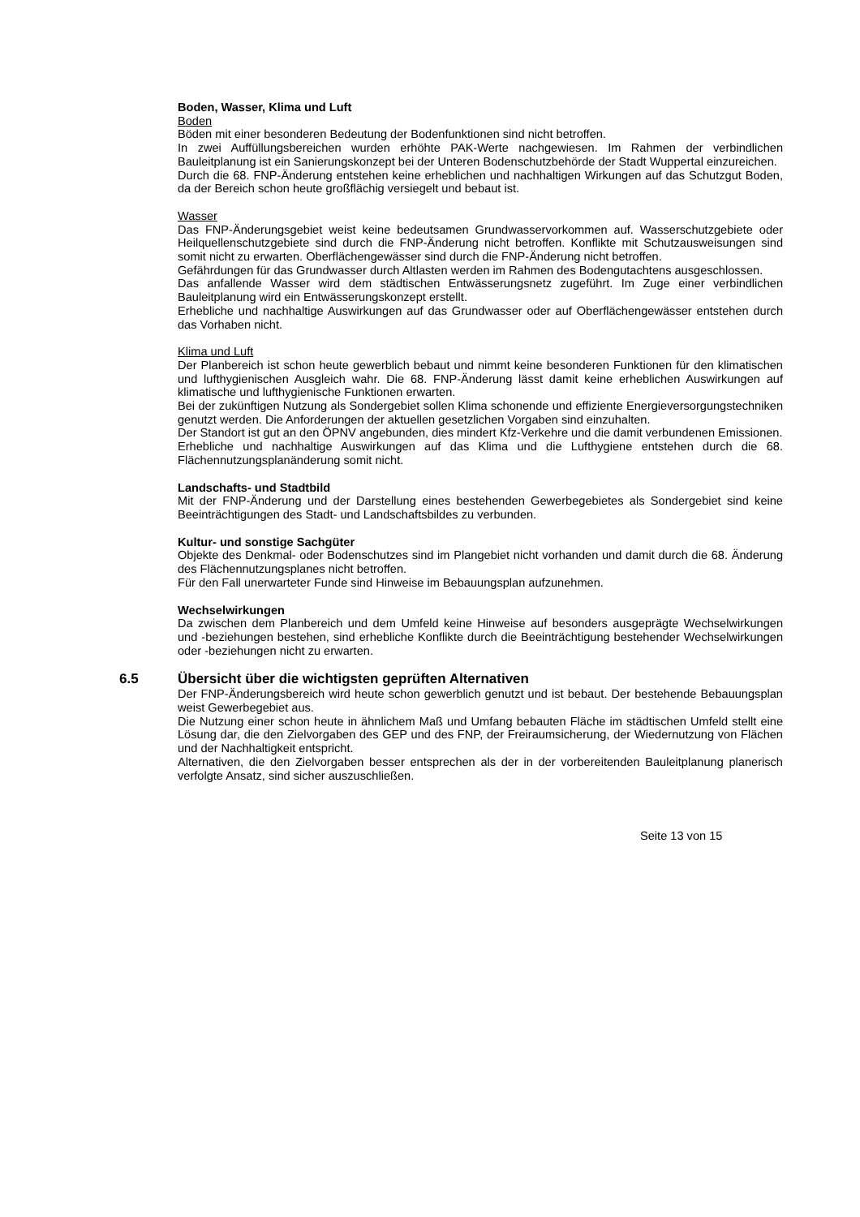Boden, Wasser, Klima und Luft
Boden
Böden mit einer besonderen Bedeutung der Bodenfunktionen sind nicht betroffen.
In zwei Auffüllungsbereichen wurden erhöhte PAK-Werte nachgewiesen. Im Rahmen der verbindlichen Bauleitplanung ist ein Sanierungskonzept bei der Unteren Bodenschutzbehörde der Stadt Wuppertal einzureichen.
Durch die 68. FNP-Änderung entstehen keine erheblichen und nachhaltigen Wirkungen auf das Schutzgut Boden, da der Bereich schon heute großflächig versiegelt und bebaut ist.
Wasser
Das FNP-Änderungsgebiet weist keine bedeutsamen Grundwasservorkommen auf. Wasserschutzgebiete oder Heilquellenschutzgebiete sind durch die FNP-Änderung nicht betroffen. Konflikte mit Schutzausweisungen sind somit nicht zu erwarten. Oberflächengewässer sind durch die FNP-Änderung nicht betroffen.
Gefährdungen für das Grundwasser durch Altlasten werden im Rahmen des Bodengutachtens ausgeschlossen.
Das anfallende Wasser wird dem städtischen Entwässerungsnetz zugeführt. Im Zuge einer verbindlichen Bauleitplanung wird ein Entwässerungskonzept erstellt.
Erhebliche und nachhaltige Auswirkungen auf das Grundwasser oder auf Oberflächengewässer entstehen durch das Vorhaben nicht.
Klima und Luft
Der Planbereich ist schon heute gewerblich bebaut und nimmt keine besonderen Funktionen für den klimatischen und lufthygienischen Ausgleich wahr. Die 68. FNP-Änderung lässt damit keine erheblichen Auswirkungen auf klimatische und lufthygienische Funktionen erwarten.
Bei der zukünftigen Nutzung als Sondergebiet sollen Klima schonende und effiziente Energieversorgungstechniken genutzt werden. Die Anforderungen der aktuellen gesetzlichen Vorgaben sind einzuhalten.
Der Standort ist gut an den ÖPNV angebunden, dies mindert Kfz-Verkehre und die damit verbundenen Emissionen.
Erhebliche und nachhaltige Auswirkungen auf das Klima und die Lufthygiene entstehen durch die 68. Flächennutzungsplanänderung somit nicht.
Landschafts- und Stadtbild
Mit der FNP-Änderung und der Darstellung eines bestehenden Gewerbegebietes als Sondergebiet sind keine Beeinträchtigungen des Stadt- und Landschaftsbildes zu verbunden.
Kultur- und sonstige Sachgüter
Objekte des Denkmal- oder Bodenschutzes sind im Plangebiet nicht vorhanden und damit durch die 68. Änderung des Flächennutzungsplanes nicht betroffen.
Für den Fall unerwarteter Funde sind Hinweise im Bebauungsplan aufzunehmen.
Wechselwirkungen
Da zwischen dem Planbereich und dem Umfeld keine Hinweise auf besonders ausgeprägte Wechselwirkungen und -beziehungen bestehen, sind erhebliche Konflikte durch die Beeinträchtigung bestehender Wechselwirkungen oder -beziehungen nicht zu erwarten.
6.5 Übersicht über die wichtigsten geprüften Alternativen
Der FNP-Änderungsbereich wird heute schon gewerblich genutzt und ist bebaut. Der bestehende Bebauungsplan weist Gewerbegebiet aus.
Die Nutzung einer schon heute in ähnlichem Maß und Umfang bebauten Fläche im städtischen Umfeld stellt eine Lösung dar, die den Zielvorgaben des GEP und des FNP, der Freiraumsicherung, der Wiedernutzung von Flächen und der Nachhaltigkeit entspricht.
Alternativen, die den Zielvorgaben besser entsprechen als der in der vorbereitenden Bauleitplanung planerisch verfolgte Ansatz, sind sicher auszuschließen.
Seite 13 von 15